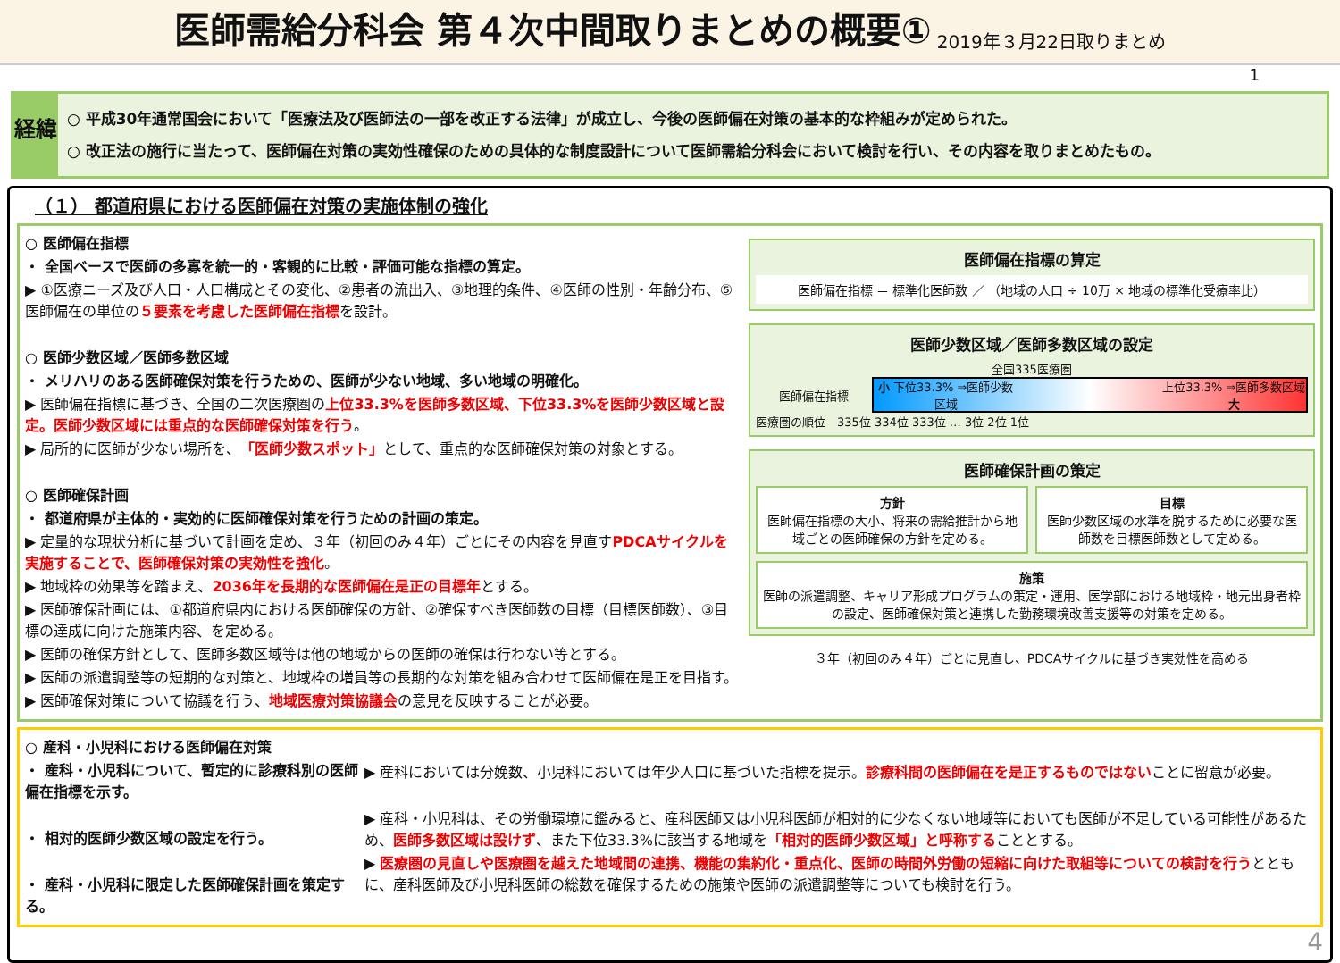医師需給分科会 第４次中間取りまとめの概要①
2019年３月22日取りまとめ
1
経緯
○ 平成30年通常国会において「医療法及び医師法の一部を改正する法律」が成立し、今後の医師偏在対策の基本的な枠組みが定められた。
○ 改正法の施行に当たって、医師偏在対策の実効性確保のための具体的な制度設計について医師需給分科会において検討を行い、その内容を取りまとめたもの。
（１） 都道府県における医師偏在対策の実施体制の強化
○ 医師偏在指標
・ 全国ベースで医師の多寡を統一的・客観的に比較・評価可能な指標の算定。
▶ ①医療ニーズ及び人口・人口構成とその変化、②患者の流出入、③地理的条件、④医師の性別・年齢分布、⑤医師偏在の単位の５要素を考慮した医師偏在指標を設計。
○ 医師少数区域／医師多数区域
・ メリハリのある医師確保対策を行うための、医師が少ない地域、多い地域の明確化。
▶ 医師偏在指標に基づき、全国の二次医療圏の上位33.3%を医師多数区域、下位33.3%を医師少数区域と設定。医師少数区域には重点的な医師確保対策を行う。
▶ 局所的に医師が少ない場所を、「医師少数スポット」として、重点的な医師確保対策の対象とする。
○ 医師確保計画
・ 都道府県が主体的・実効的に医師確保対策を行うための計画の策定。
▶ 定量的な現状分析に基づいて計画を定め、３年（初回のみ４年）ごとにその内容を見直すPDCAサイクルを実施することで、医師確保対策の実効性を強化。
▶ 地域枠の効果等を踏まえ、2036年を長期的な医師偏在是正の目標年とする。
▶ 医師確保計画には、①都道府県内における医師確保の方針、②確保すべき医師数の目標（目標医師数）、③目標の達成に向けた施策内容、を定める。
▶ 医師の確保方針として、医師多数区域等は他の地域からの医師の確保は行わない等とする。
▶ 医師の派遣調整等の短期的な対策と、地域枠の増員等の長期的な対策を組み合わせて医師偏在是正を目指す。
▶ 医師確保対策について協議を行う、地域医療対策協議会の意見を反映することが必要。
医師偏在指標の算定
医師偏在指標 ＝ 標準化医師数 ／ （地域の人口 ÷ 10万 × 地域の標準化受療率比）
医師少数区域／医師多数区域の設定
全国335医療圏
医師偏在指標
小 下位33.3% ⇒医師少数区域 上位33.3% ⇒医師多数区域 大
医療圏の順位　335位 334位 333位 … 3位 2位 1位
医師確保計画の策定
方針
医師偏在指標の大小、将来の需給推計から地域ごとの医師確保の方針を定める。
目標
医師少数区域の水準を脱するために必要な医師数を目標医師数として定める。
施策
医師の派遣調整、キャリア形成プログラムの策定・運用、医学部における地域枠・地元出身者枠の設定、医師確保対策と連携した勤務環境改善支援等の対策を定める。
３年（初回のみ４年）ごとに見直し、PDCAサイクルに基づき実効性を高める
○ 産科・小児科における医師偏在対策
・ 産科・小児科について、暫定的に診療科別の医師偏在指標を示す。
・ 相対的医師少数区域の設定を行う。
・ 産科・小児科に限定した医師確保計画を策定する。
▶ 産科においては分娩数、小児科においては年少人口に基づいた指標を提示。診療科間の医師偏在を是正するものではないことに留意が必要。
▶ 産科・小児科は、その労働環境に鑑みると、産科医師又は小児科医師が相対的に少なくない地域等においても医師が不足している可能性があるため、医師多数区域は設けず、また下位33.3%に該当する地域を「相対的医師少数区域」と呼称することとする。
▶ 医療圏の見直しや医療圏を越えた地域間の連携、機能の集約化・重点化、医師の時間外労働の短縮に向けた取組等についての検討を行うとともに、産科医師及び小児科医師の総数を確保するための施策や医師の派遣調整等についても検討を行う。
4